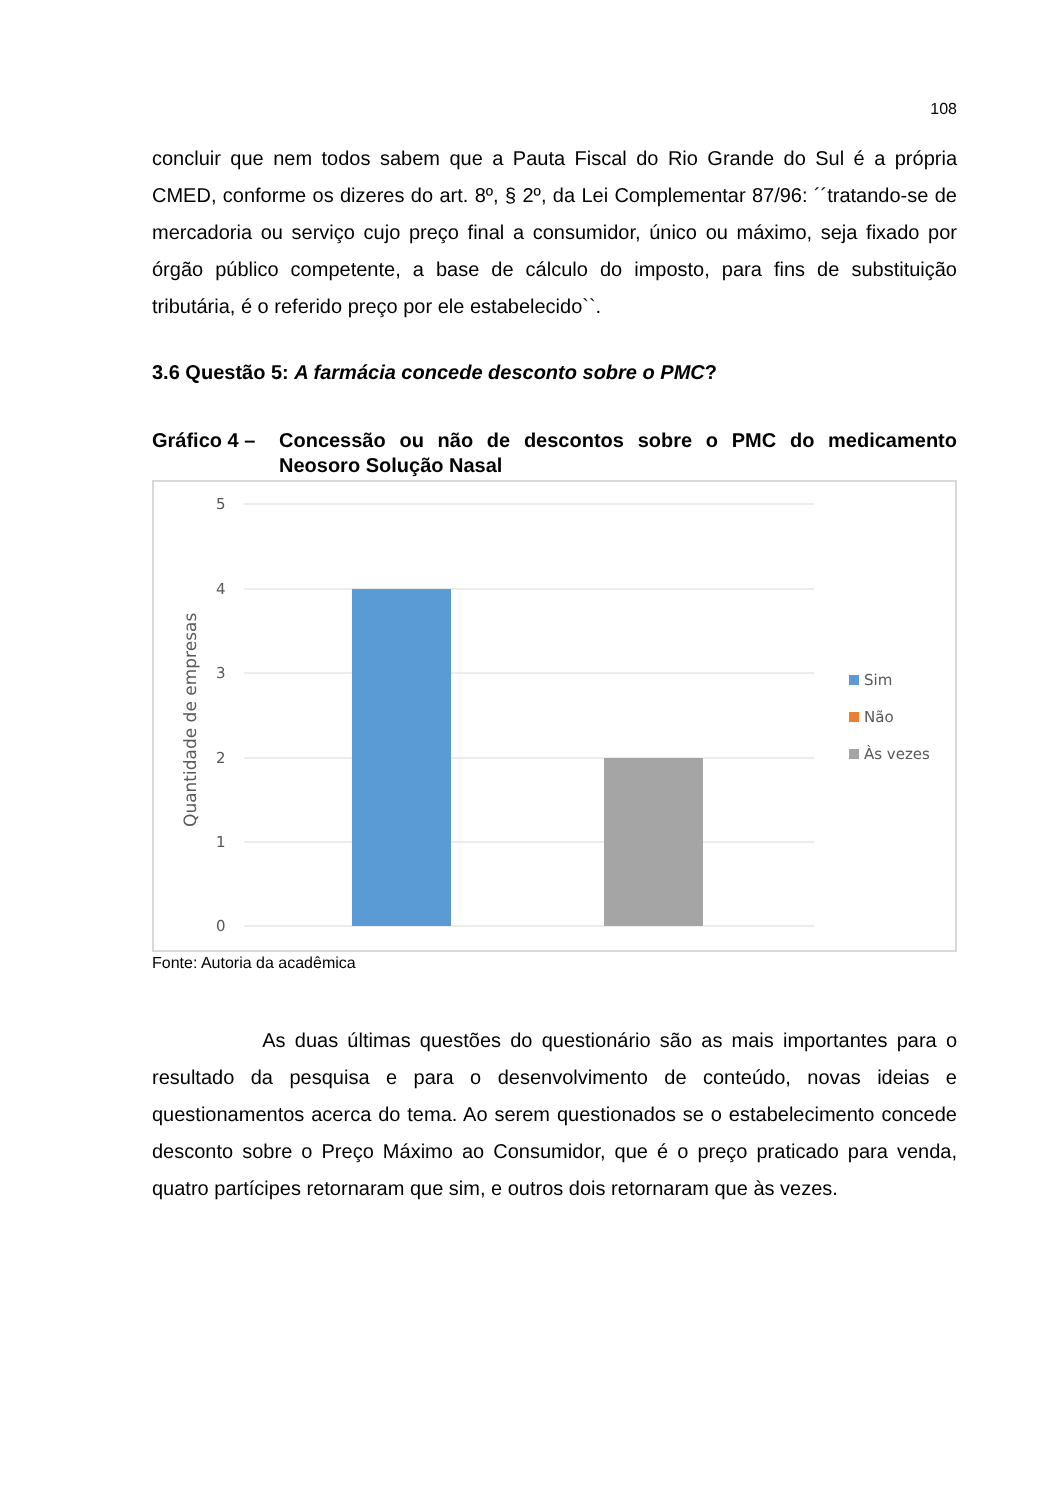108
concluir que nem todos sabem que a Pauta Fiscal do Rio Grande do Sul é a própria CMED, conforme os dizeres do art. 8º, § 2º, da Lei Complementar 87/96: ´´tratando-se de mercadoria ou serviço cujo preço final a consumidor, único ou máximo, seja fixado por órgão público competente, a base de cálculo do imposto, para fins de substituição tributária, é o referido preço por ele estabelecido``.
3.6 Questão 5: A farmácia concede desconto sobre o PMC?
Gráfico 4 – Concessão ou não de descontos sobre o PMC do medicamento Neosoro Solução Nasal
5
4
3
2
1
0
Quantidade de empresas
Sim
Não
Às vezes
Fonte: Autoria da acadêmica
As duas últimas questões do questionário são as mais importantes para o resultado da pesquisa e para o desenvolvimento de conteúdo, novas ideias e questionamentos acerca do tema. Ao serem questionados se o estabelecimento concede desconto sobre o Preço Máximo ao Consumidor, que é o preço praticado para venda, quatro partícipes retornaram que sim, e outros dois retornaram que às vezes.